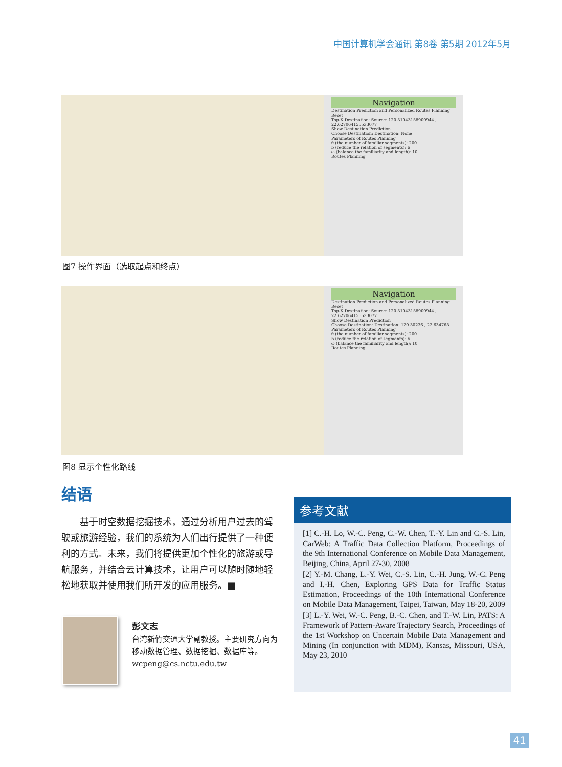中国计算机学会通讯 第8卷 第5期 2012年5月
Navigation
Destination Prediction and Personalized Routes Planning
Reset
Top-K Destination: Source: 120.31043158900944 , 22.627064155533077
Show Destination Prediction
Choose Destination: Destination: None
Parameters of Routes Planning
θ (the number of familiar segments): 200
b (reduce the relation of segments): 6
ω (balance the familiarity and length): 10
Routes Planning
图7 操作界面（选取起点和终点）
Navigation
Destination Prediction and Personalized Routes Planning
Reset
Top-K Destination: Source: 120.31043158900944 , 22.627064155533077
Show Destination Prediction
Choose Destination: Destination: 120.30236 , 22.634768
Parameters of Routes Planning
θ (the number of familiar segments): 200
b (reduce the relation of segments): 6
ω (balance the familiarity and length): 10
Routes Planning
图8 显示个性化路线
结语
基于时空数据挖掘技术，通过分析用户过去的驾驶或旅游经验，我们的系统为人们出行提供了一种便利的方式。未来，我们将提供更加个性化的旅游或导航服务，并结合云计算技术，让用户可以随时随地轻松地获取并使用我们所开发的应用服务。■
彭文志
台湾新竹交通大学副教授。主要研究方向为移动数据管理、数据挖掘、数据库等。
wcpeng@cs.nctu.edu.tw
参考文献
[1] C.-H. Lo, W.-C. Peng, C.-W. Chen, T.-Y. Lin and C.-S. Lin, CarWeb: A Traffic Data Collection Platform, Proceedings of the 9th International Conference on Mobile Data Management, Beijing, China, April 27-30, 2008
[2] Y.-M. Chang, L.-Y. Wei, C.-S. Lin, C.-H. Jung, W.-C. Peng and I.-H. Chen, Exploring GPS Data for Traffic Status Estimation, Proceedings of the 10th International Conference on Mobile Data Management, Taipei, Taiwan, May 18-20, 2009
[3] L.-Y. Wei, W.-C. Peng, B.-C. Chen, and T.-W. Lin, PATS: A Framework of Pattern-Aware Trajectory Search, Proceedings of the 1st Workshop on Uncertain Mobile Data Management and Mining (In conjunction with MDM), Kansas, Missouri, USA, May 23, 2010
41